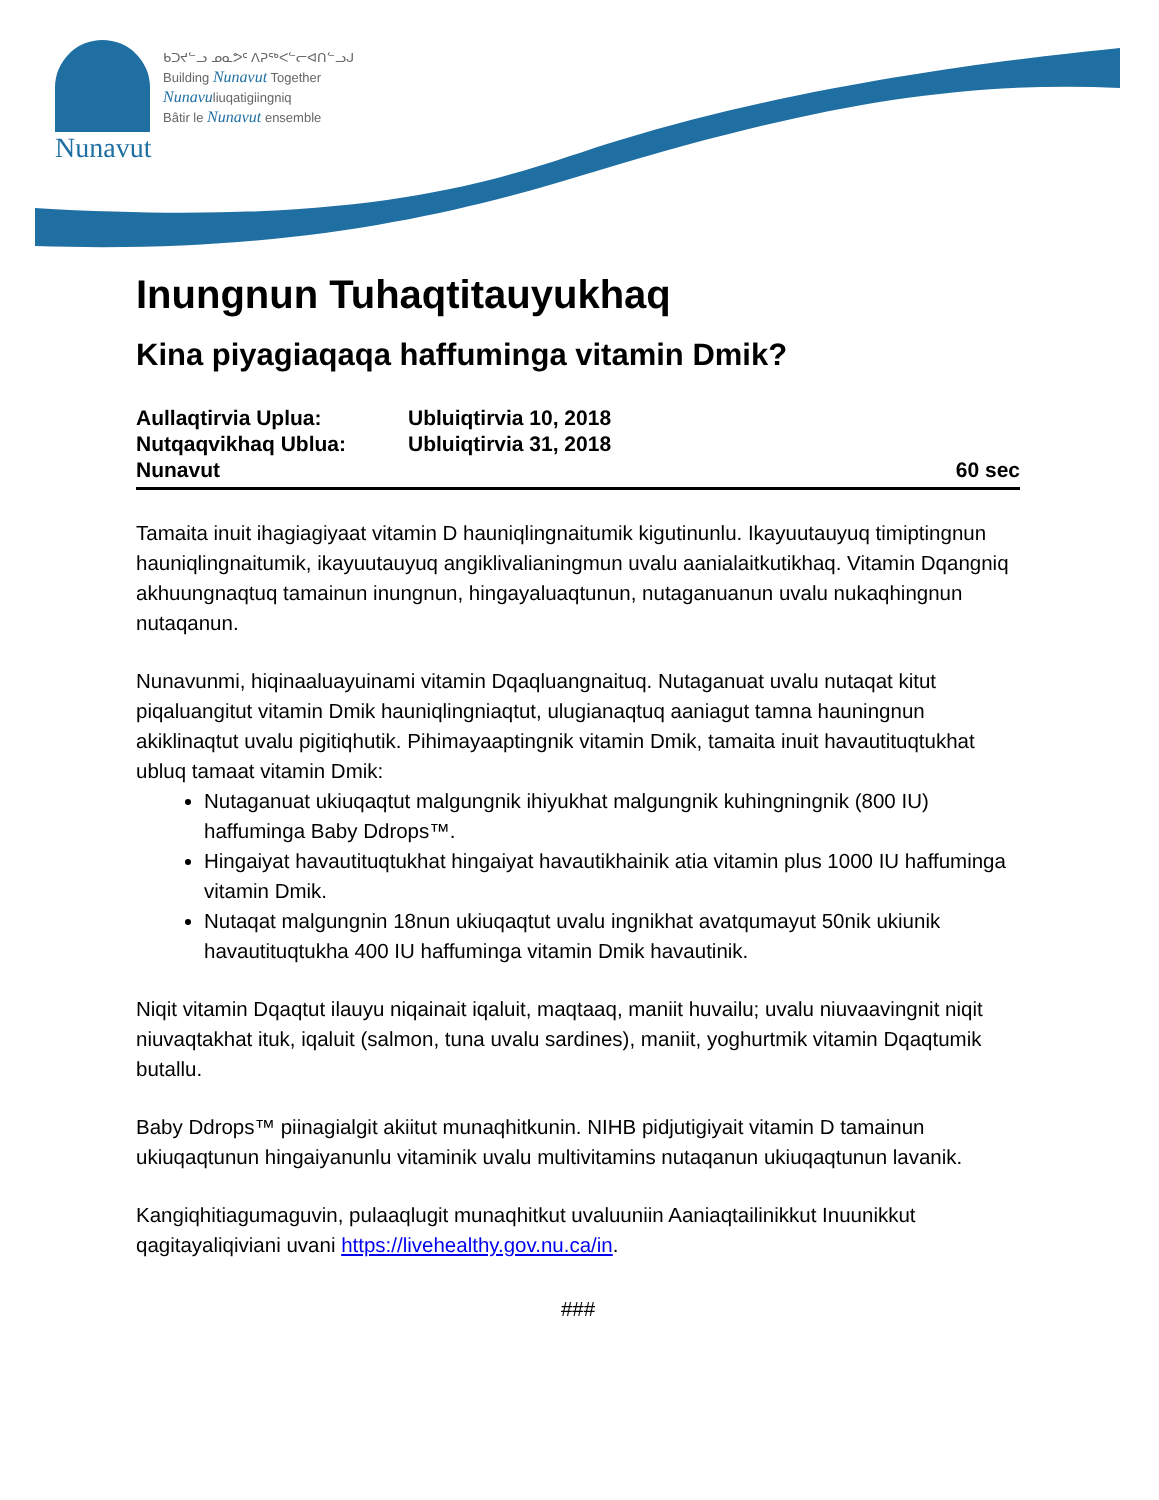Nunavut
ᑲᑐᔪᓪᓗ ᓄᓇᕗᑦ ᐱᕈᖅᐸᓪᓕᐊᑎᓪᓗᒍ
Building Nunavut Together
Nunavuliuqatigiingniq
Bâtir le Nunavut ensemble
Inungnun Tuhaqtitauyukhaq
Kina piyagiaqaqa haffuminga vitamin Dmik?
Aullaqtirvia Uplua: Ubluiqtirvia 10, 2018
Nutqaqvikhaq Ublua: Ubluiqtirvia 31, 2018
Nunavut 60 sec
Tamaita inuit ihagiagiyaat vitamin D hauniqlingnaitumik kigutinunlu. Ikayuutauyuq timiptingnun hauniqlingnaitumik, ikayuutauyuq angiklivalianingmun uvalu aanialaitkutikhaq. Vitamin Dqangniq akhuungnaqtuq tamainun inungnun, hingayaluaqtunun, nutaganuanun uvalu nukaqhingnun nutaqanun.
Nunavunmi, hiqinaaluayuinami vitamin Dqaqluangnaituq. Nutaganuat uvalu nutaqat kitut piqaluangitut vitamin Dmik hauniqlingniaqtut, ulugianaqtuq aaniagut tamna hauningnun akiklinaqtut uvalu pigitiqhutik. Pihimayaaptingnik vitamin Dmik, tamaita inuit havautituqtukhat ubluq tamaat vitamin Dmik:
Nutaganuat ukiuqaqtut malgungnik ihiyukhat malgungnik kuhingningnik (800 IU) haffuminga Baby Ddrops™.
Hingaiyat havautituqtukhat hingaiyat havautikhainik atia vitamin plus 1000 IU haffuminga vitamin Dmik.
Nutaqat malgungnin 18nun ukiuqaqtut uvalu ingnikhat avatqumayut 50nik ukiunik havautituqtukha 400 IU haffuminga vitamin Dmik havautinik.
Niqit vitamin Dqaqtut ilauyu niqainait iqaluit, maqtaaq, maniit huvailu; uvalu niuvaavingnit niqit niuvaqtakhat ituk, iqaluit (salmon, tuna uvalu sardines), maniit, yoghurtmik vitamin Dqaqtumik butallu.
Baby Ddrops™ piinagialgit akiitut munaqhitkunin. NIHB pidjutigiyait vitamin D tamainun ukiuqaqtunun hingaiyanunlu vitaminik uvalu multivitamins nutaqanun ukiuqaqtunun lavanik.
Kangiqhitiagumaguvin, pulaaqlugit munaqhitkut uvaluuniin Aaniaqtailinikkut Inuunikkut qagitayaliqiviani uvani https://livehealthy.gov.nu.ca/in.
###